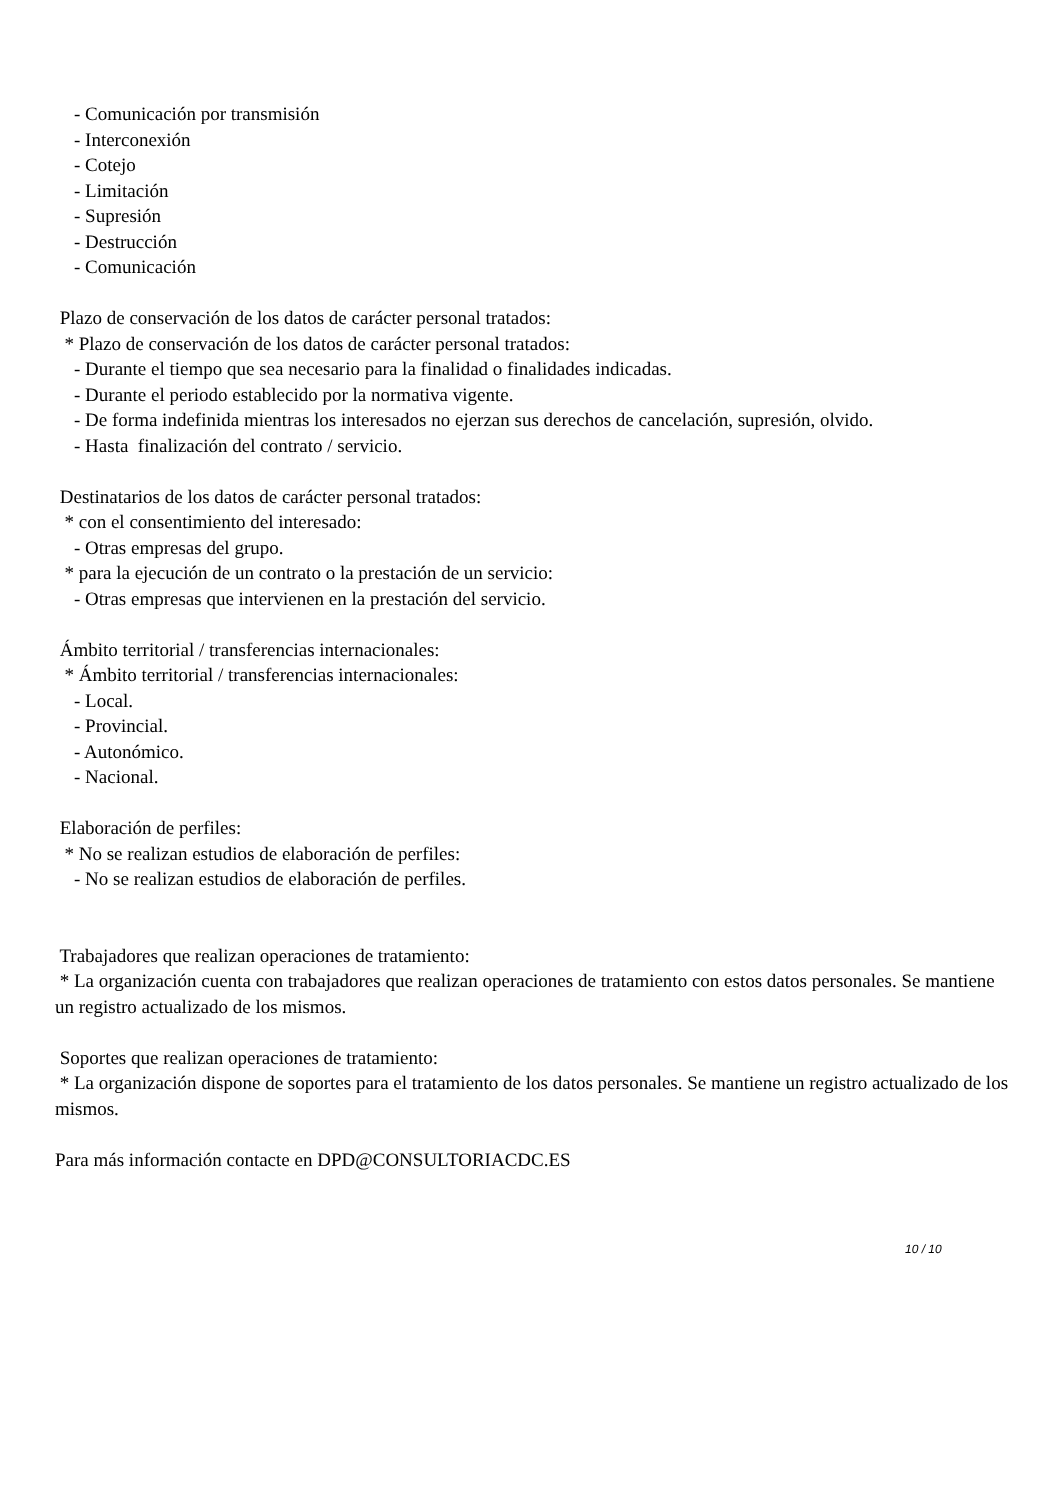- Comunicación por transmisión
- Interconexión
- Cotejo
- Limitación
- Supresión
- Destrucción
- Comunicación
Plazo de conservación de los datos de carácter personal tratados:
* Plazo de conservación de los datos de carácter personal tratados:
- Durante el tiempo que sea necesario para la finalidad o finalidades indicadas.
- Durante el periodo establecido por la normativa vigente.
- De forma indefinida mientras los interesados no ejerzan sus derechos de cancelación, supresión, olvido.
- Hasta finalización del contrato / servicio.
Destinatarios de los datos de carácter personal tratados:
* con el consentimiento del interesado:
- Otras empresas del grupo.
* para la ejecución de un contrato o la prestación de un servicio:
- Otras empresas que intervienen en la prestación del servicio.
Ámbito territorial / transferencias internacionales:
* Ámbito territorial / transferencias internacionales:
- Local.
- Provincial.
- Autonómico.
- Nacional.
Elaboración de perfiles:
* No se realizan estudios de elaboración de perfiles:
- No se realizan estudios de elaboración de perfiles.
Trabajadores que realizan operaciones de tratamiento:
* La organización cuenta con trabajadores que realizan operaciones de tratamiento con estos datos personales. Se mantiene un registro actualizado de los mismos.
Soportes que realizan operaciones de tratamiento:
* La organización dispone de soportes para el tratamiento de los datos personales. Se mantiene un registro actualizado de los mismos.
Para más información contacte en DPD@CONSULTORIACDC.ES
10 / 10